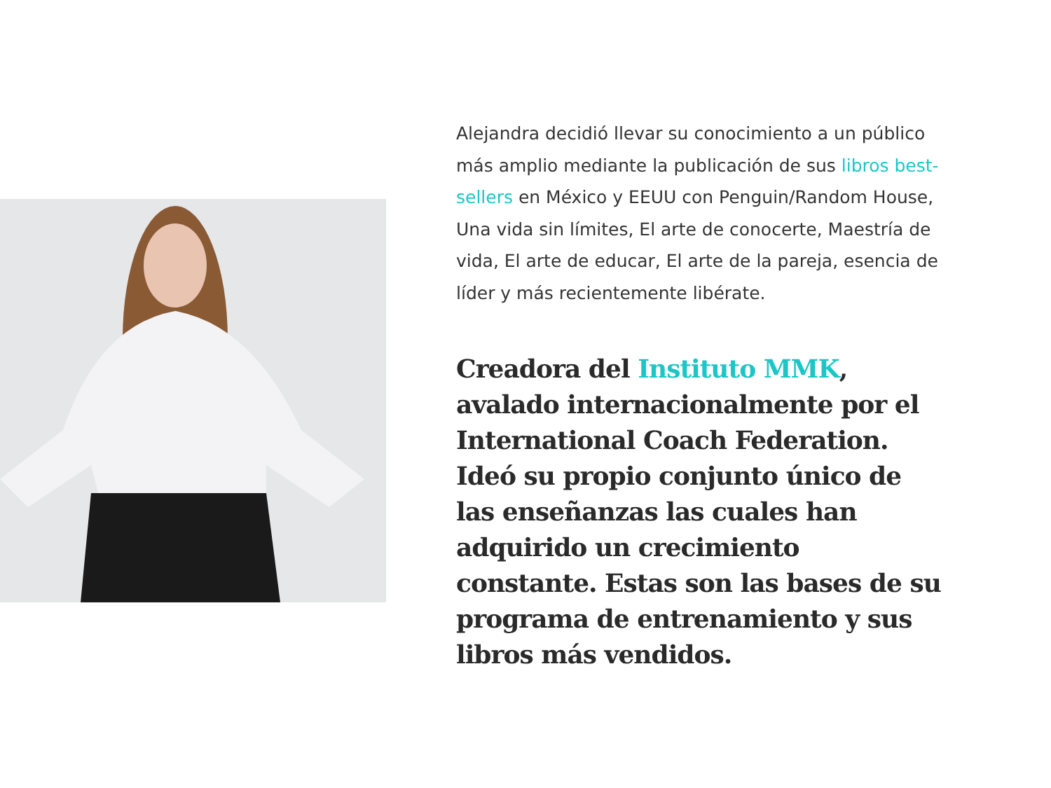Alejandra decidió llevar su conocimiento a un público más amplio mediante la publicación de sus libros best-sellers en México y EEUU con Penguin/Random House, Una vida sin límites, El arte de conocerte, Maestría de vida, El arte de educar, El arte de la pareja, esencia de líder y más recientemente libérate.
Creadora del Instituto MMK, avalado internacionalmente por el International Coach Federation. Ideó su propio conjunto único de las enseñanzas las cuales han adquirido un crecimiento constante. Estas son las bases de su programa de entrenamiento y sus libros más vendidos.